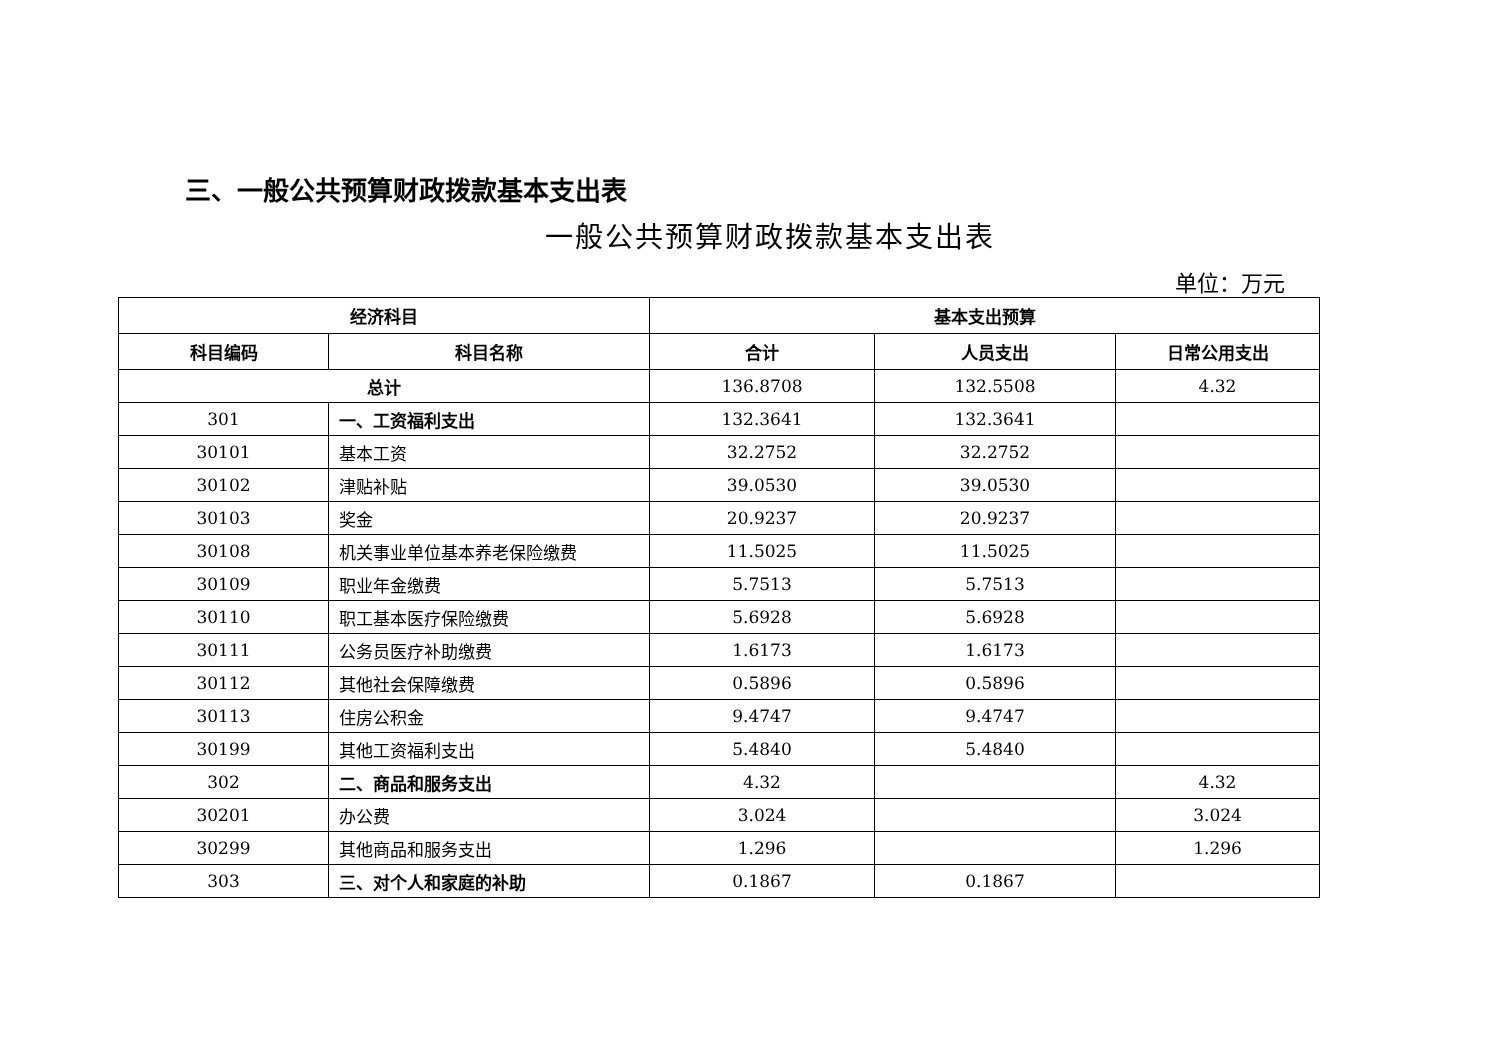三、一般公共预算财政拨款基本支出表
一般公共预算财政拨款基本支出表
单位：万元
| 经济科目 | | 基本支出预算 | | |
| --- | --- | --- | --- | --- |
| 科目编码 | 科目名称 | 合计 | 人员支出 | 日常公用支出 |
| 总计 | | 136.8708 | 132.5508 | 4.32 |
| 301 | 一、工资福利支出 | 132.3641 | 132.3641 | |
| 30101 | 基本工资 | 32.2752 | 32.2752 | |
| 30102 | 津贴补贴 | 39.0530 | 39.0530 | |
| 30103 | 奖金 | 20.9237 | 20.9237 | |
| 30108 | 机关事业单位基本养老保险缴费 | 11.5025 | 11.5025 | |
| 30109 | 职业年金缴费 | 5.7513 | 5.7513 | |
| 30110 | 职工基本医疗保险缴费 | 5.6928 | 5.6928 | |
| 30111 | 公务员医疗补助缴费 | 1.6173 | 1.6173 | |
| 30112 | 其他社会保障缴费 | 0.5896 | 0.5896 | |
| 30113 | 住房公积金 | 9.4747 | 9.4747 | |
| 30199 | 其他工资福利支出 | 5.4840 | 5.4840 | |
| 302 | 二、商品和服务支出 | 4.32 | | 4.32 |
| 30201 | 办公费 | 3.024 | | 3.024 |
| 30299 | 其他商品和服务支出 | 1.296 | | 1.296 |
| 303 | 三、对个人和家庭的补助 | 0.1867 | 0.1867 | |